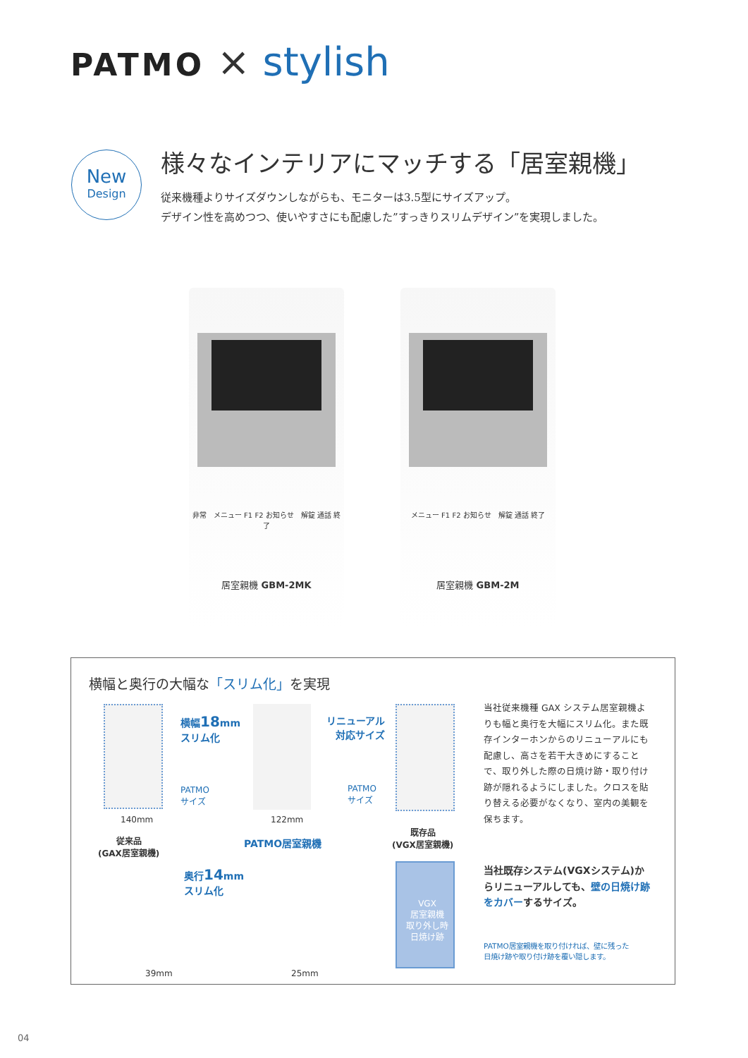PATMO × stylish
New
Design
様々なインテリアにマッチする「居室親機」
従来機種よりサイズダウンしながらも、モニターは3.5型にサイズアップ。
デザイン性を高めつつ、使いやすさにも配慮した”すっきりスリムデザイン”を実現しました。
非常　メニュー F1 F2 お知らせ　解錠 通話 終了
居室親機 GBM-2MK
メニュー F1 F2 お知らせ　解錠 通話 終了
居室親機 GBM-2M
横幅と奥行の大幅な「スリム化」を実現
横幅18mm
スリム化
PATMO
サイズ
140mm
従来品
(GAX居室親機)
122mm
PATMO居室親機
リニューアル
対応サイズ
PATMO
サイズ
既存品
(VGX居室親機)
奥行14mm
スリム化
39mm 25mm
VGX
居室親機
取り外し時
日焼け跡
当社従来機種 GAX システム居室親機よりも幅と奥行を大幅にスリム化。また既存インターホンからのリニューアルにも配慮し、高さを若干大きめにすることで、取り外した際の日焼け跡・取り付け跡が隠れるようにしました。クロスを貼り替える必要がなくなり、室内の美観を保ちます。
当社既存システム(VGXシステム)からリニューアルしても、壁の日焼け跡をカバーするサイズ。
PATMO居室親機を取り付ければ、壁に残った
日焼け跡や取り付け跡を覆い隠します。
04